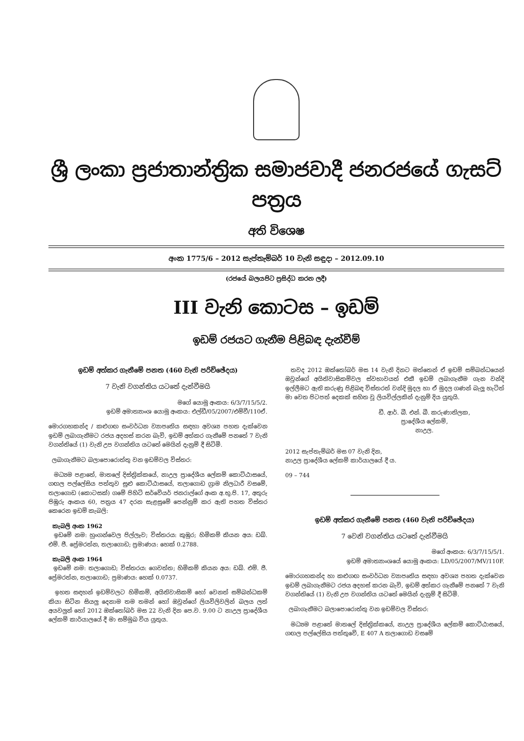ශ්‍රී ලංකා ප්‍රජාතාන්ත්‍රික සමාජවාදී ජනරජයේ ගැසට් පත්‍රය
අති විශෙෂ
අංක 1775/6 – 2012 සැප්තැම්බර් 10 වැනි සඳුදා – 2012.09.10
(රජයේ බලයපිට ප්‍රසිද්ධ කරන ලදී)
III වැනි කොටස – ඉඩම්
ඉඩම් රජයට ගැනීම පිළිබඳ දැන්වීම්
ඉඩම් අත්කර ගැනීමේ පනත (460 වැනි පරිච්ඡේදය)
7 වැනි වගන්තිය යටතේ දැන්වීමයි
මගේ යොමු අංකය: 6/3/7/15/5/2.
ඉඩම් අමාත්‍යාංශ යොමු අංකය: එල්ඩී/05/2007/එම්වී/110ඒ.
මොරගහකන්ද / කළුගඟ සංවර්ධන ව්‍යාපෘතිය සඳහා අවශ්‍ය පහත දැක්වෙන ඉඩම් ලබාගැනීමට රජය අදහස් කරන බැවි, ඉඩම් අත්කර ගැනීමේ පනතේ 7 වැනි වගන්තියේ (1) වැනි උප වගන්තිය යටතේ මෙයින් දැනුම් දී සිටිමි.
ලබාගැනීමට බලාපොරොත්තු වන ඉඩම්වල විස්තර:
මධ්‍යම පළාතේ, මාතලේ දිස්ත්‍රික්කයේ, නාඋල ප්‍රාදේශීය ලේකම් කොට්ඨාසයේ, ගඟල පල්ලේසිය පත්තුව සුළු කොට්ඨාසයේ, තලාගොඩ ග්‍රාම නිලධාරී වසමේ, තලාගොඩ (කොටසක්) ගමේ පිහිටි සර්වේයර් ජනරාල්ගේ අංක අ.භූ.පි. 17, අතුරු පිඹුරු අංකය 60, පත්‍රය 47 දරන සැළසුමේ පෙන්නුම් කර ඇති පහත විස්තර කෙරෙන ඉඩම් කැබලි:
කැබලි අංක 1962
ඉඩමේ නම: හුංගන්වෙල පිල්ලෑව; විස්තරය: කුඹුර; හිමිකම් කියන අය: ඩබ්. එම්. ජී. ප්‍රේමරත්න, තලාගොඩ; ප්‍රමාණය: හෙක් 0.2788.
කැබලි අංක 1964
ඉඩමේ නම: තලාගොඩ; විස්තරය: ගෙවත්ත; හිමිකම් කියන අය: ඩබ්. එම්. ජී. ප්‍රේමරත්න, තලාගොඩ; ප්‍රමාණය: හෙක් 0.0737.
ඉහත සඳහන් ඉඩම්වලට හිමිකම්, අයිතිවාසිකම් හෝ වෙනත් සම්බන්ධකම් කියා සිටින සියලු දෙනාම තම තමන් හෝ ඔවුන්ගේ ලියවිලිවලින් බලය ලත් අයවලුන් හෝ 2012 ඔක්තෝබර් මස 22 වැනි දින පෙ.ව. 9.00 ට නාඋල ප්‍රාදේශීය ලේකම් කාර්යාලයේ දී මා සම්මුඛ විය යුතුය.
තවද 2012 ඔක්තෝබර් මස 14 වැනි දිනට මත්තෙන් ඒ ඉඩම් සම්බන්ධයෙන් ඔවුන්ගේ අයිතිවාසිකම්වල ස්වභාවයත් එකී ඉඩම් ලබාගැනීම ගැන වන්දි ඉල්ලීමට ඇති කරුණු පිළිබඳ විස්තරත් වන්දි මුදල හා ඒ මුදල ගණන් බැලූ හැටිත් මා වෙත පිටපත් දෙකක් සහිත වූ ලියවිල්ලකින් දැනුම් දිය යුතුයි.
ඩී. ආර්. බී. එන්. බී. කරුණාතිලක,
ප්‍රාදේශීය ලේකම්,
නාඋල.
2012 සැප්තැම්බර් මස 07 වැනි දින,
නාඋල ප්‍රාදේශීය ලේකම් කාර්යාලයේ දී ය.
09 – 744
ඉඩම් අත්කර ගැනීමේ පනත (460 වැනි පරිච්ඡේදය)
7 වෙනි වගන්තිය යටතේ දැන්වීමයි
මගේ අංකය: 6/3/7/15/5/1.
ඉඩම් අමාත්‍යාංශයේ යොමු අංකය: LD/05/2007/MV/110F.
මොරගහකන්ද හා කළුගඟ සංවර්ධන ව්‍යාපෘතිය සඳහා අවශ්‍ය පහත දැක්වෙන ඉඩම් ලබාගැනීමට රජය අදහස් කරන බැවි, ඉඩම් අත්කර ගැනීමේ පනතේ 7 වැනි වගන්තියේ (1) වැනි උප වගන්තිය යටතේ මෙයින් දැනුම් දී සිටිමි.
ලබාගැනීමට බලාපොරොත්තු වන ඉඩම්වල විස්තර:
මධ්‍යම පළාතේ මාතලේ දිස්ත්‍රික්කයේ, නාඋල ප්‍රාදේශීය ලේකම් කොට්ඨාසයේ, ගඟල පල්ලේසිය පත්තුවේ, E 407 A තලාගොඩ වසමේ